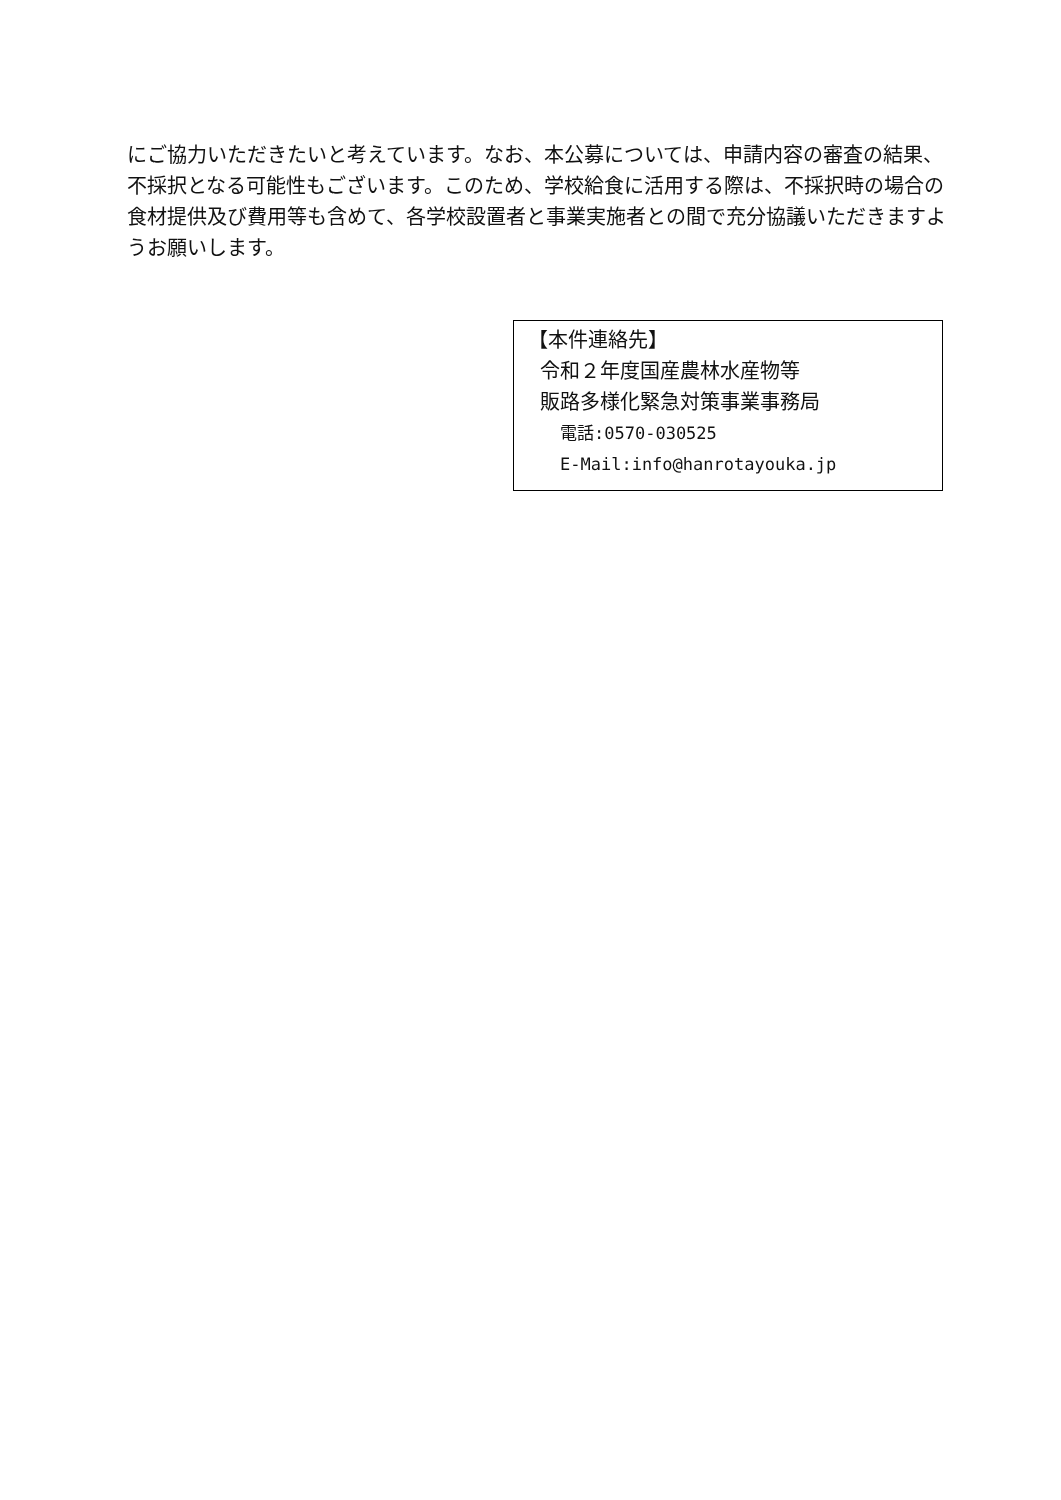にご協力いただきたいと考えています。なお、本公募については、申請内容の審査の結果、不採択となる可能性もございます。このため、学校給食に活用する際は、不採択時の場合の食材提供及び費用等も含めて、各学校設置者と事業実施者との間で充分協議いただきますようお願いします。
【本件連絡先】
令和２年度国産農林水産物等
販路多様化緊急対策事業事務局
電話:0570-030525
E-Mail:info@hanrotayouka.jp